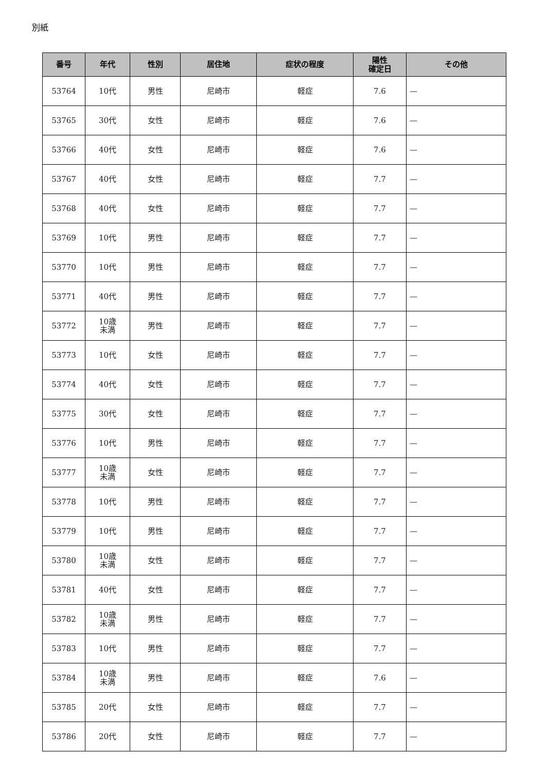別紙
| 番号 | 年代 | 性別 | 居住地 | 症状の程度 | 陽性 確定日 | その他 |
| --- | --- | --- | --- | --- | --- | --- |
| 53764 | 10代 | 男性 | 尼崎市 | 軽症 | 7.6 | — |
| 53765 | 30代 | 女性 | 尼崎市 | 軽症 | 7.6 | — |
| 53766 | 40代 | 女性 | 尼崎市 | 軽症 | 7.6 | — |
| 53767 | 40代 | 女性 | 尼崎市 | 軽症 | 7.7 | — |
| 53768 | 40代 | 女性 | 尼崎市 | 軽症 | 7.7 | — |
| 53769 | 10代 | 男性 | 尼崎市 | 軽症 | 7.7 | — |
| 53770 | 10代 | 男性 | 尼崎市 | 軽症 | 7.7 | — |
| 53771 | 40代 | 男性 | 尼崎市 | 軽症 | 7.7 | — |
| 53772 | 10歳 未満 | 男性 | 尼崎市 | 軽症 | 7.7 | — |
| 53773 | 10代 | 女性 | 尼崎市 | 軽症 | 7.7 | — |
| 53774 | 40代 | 女性 | 尼崎市 | 軽症 | 7.7 | — |
| 53775 | 30代 | 女性 | 尼崎市 | 軽症 | 7.7 | — |
| 53776 | 10代 | 男性 | 尼崎市 | 軽症 | 7.7 | — |
| 53777 | 10歳 未満 | 女性 | 尼崎市 | 軽症 | 7.7 | — |
| 53778 | 10代 | 男性 | 尼崎市 | 軽症 | 7.7 | — |
| 53779 | 10代 | 男性 | 尼崎市 | 軽症 | 7.7 | — |
| 53780 | 10歳 未満 | 女性 | 尼崎市 | 軽症 | 7.7 | — |
| 53781 | 40代 | 女性 | 尼崎市 | 軽症 | 7.7 | — |
| 53782 | 10歳 未満 | 男性 | 尼崎市 | 軽症 | 7.7 | — |
| 53783 | 10代 | 男性 | 尼崎市 | 軽症 | 7.7 | — |
| 53784 | 10歳 未満 | 男性 | 尼崎市 | 軽症 | 7.6 | — |
| 53785 | 20代 | 女性 | 尼崎市 | 軽症 | 7.7 | — |
| 53786 | 20代 | 女性 | 尼崎市 | 軽症 | 7.7 | — |